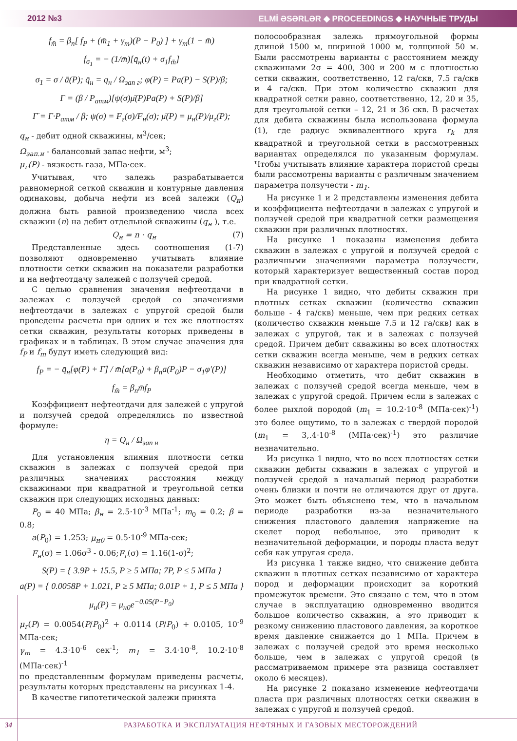2012 №3 ELMİ ƏSƏRLƏR ◆ PROCEEDINGS ◆ НАУЧНЫЕ ТРУДЫ
f<sub>m̄</sub> = β<sub>n</sub>[ f<sub>P</sub> + (m̄<sub>1</sub> + γ<sub>m</sub>)(P − P<sub>0</sub>) ] + γ<sub>m</sub>(1 − m̄)
f<sub>σ<sub>1</sub></sub> = − (1/m̄)[q̄<sub>н</sub>(t) + σ<sub>1</sub>f<sub>m̄</sub>]
σ<sub>1</sub> = σ / ā(P); q̄<sub>н</sub> = q<sub>н</sub> / Ω<sub>зап г</sub>; φ(P) = Pa(P) − S(P)/β;
Г = (β / P<sub>атм</sub>)[ψ(σ)μ̄(P)Pa(P) + S(P)/β]
Г̄ = Г·P<sub>атм</sub> / β; ψ(σ) = F<sub>г</sub>(σ)/F<sub>н</sub>(σ); μ̄(P) = μ<sub>н</sub>(P)/μ<sub>г</sub>(P);
q<sub>н</sub> - дебит одной скважины, м<sup>3</sup>/сек;
Ω<sub>зап.н</sub> - балансовый запас нефти, м<sup>3</sup>;
μ<sub>г</sub>(P) - вязкость газа, МПа·сек.
Учитывая, что залежь разрабатывается равномерной сеткой скважин и контурные давления одинаковы, добыча нефти из всей залежи (Q<sub>н</sub>) должна быть равной произведению числа всех скважин (n) на дебит отдельной скважины (q<sub>н</sub> ), т.е.
Q<sub>н</sub> = n · q<sub>н</sub> (7)
Представленные здесь соотношения (1-7) позволяют одновременно учитывать влияние плотности сетки скважин на показатели разработки и на нефтеотдачу залежей с ползучей средой.
С целью сравнения значения нефтеотдачи в залежах с ползучей средой со значениями нефтеотдачи в залежах с упругой средой были проведены расчеты при одних и тех же плотностях сетки скважин, результаты которых приведены в графиках и в таблицах. В этом случае значения для f<sub>P</sub> и f<sub>m</sub> будут иметь следующий вид:
f<sub>P</sub> = − q̄<sub>н</sub>[φ(P) + Г̄] / m̄[a(P<sub>0</sub>) + β<sub>n</sub>a(P<sub>0</sub>)P − σ<sub>1</sub>φ′(P)]
f<sub>m̄</sub> = β<sub>n</sub>m̄f<sub>P</sub>
Коэффициент нефтеотдачи для залежей с упругой и ползучей средой определялись по известной формуле:
η = Q<sub>н</sub> / Ω<sub>зап н</sub>
Для установления влияния плотности сетки скважин в залежах с ползучей средой при различных значениях расстояния между скважинами при квадратной и треугольной сетки скважин при следующих исходных данных:
P<sub>0</sub> = 40 МПа; β<sub>н</sub> = 2.5·10<sup>-3</sup> МПа<sup>-1</sup>; m<sub>0</sub> = 0.2; β = 0.8;
a(P<sub>0</sub>) = 1.253; μ<sub>н0</sub> = 0.5·10<sup>-9</sup> МПа·сек;
F<sub>н</sub>(σ) = 1.06σ<sup>3</sup> - 0.06;F<sub>г</sub>(σ) = 1.16(1-σ)<sup>2</sup>;
S(P) = { 3.9P + 15.5, P ≥ 5 МПа; 7P, P ≤ 5 МПа }
a(P) = { 0.0058P + 1.021, P ≥ 5 МПа; 0.01P + 1, P ≤ 5 МПа }
μ<sub>н</sub>(P) = μ<sub>н0</sub>e<sup>−0.05(P−P<sub>0</sub>)</sup>
μ<sub>г</sub>(P) = 0.0054(P/P<sub>0</sub>)<sup>2</sup> + 0.0114 (P/P<sub>0</sub>) + 0.0105, 10<sup>-9</sup> МПа·сек;
γ<sub>m</sub> = 4.3·10<sup>-6</sup> сек<sup>-1</sup>; m<sub>1</sub> = 3.4·10<sup>-8</sup>, 10.2·10<sup>-8</sup> (МПа·сек)<sup>-1</sup>
по представленным формулам приведены расчеты, результаты которых представлены на рисунках 1-4.
В качестве гипотетической залежи принята
полосообразная залежь прямоугольной формы длиной 1500 м, шириной 1000 м, толщиной 50 м. Были рассмотрены варианты с расстоянием между скважинами 2σ = 400, 300 и 200 м с плотностью сетки скважин, соответственно, 12 га/скв, 7.5 га/скв и 4 га/скв. При этом количество скважин для квадратной сетки равно, соответственно, 12, 20 и 35, для треугольной сетки – 12, 21 и 36 скв. В расчетах для дебита скважины была использована формула (1), где радиус эквивалентного круга r<sub>k</sub> для квадратной и треугольной сетки в рассмотренных вариантах определялся по указанным формулам. Чтобы учитывать влияние характера пористой среды были рассмотрены варианты с различным значением параметра ползучести - m<sub>1</sub>.
На рисунке 1 и 2 представлены изменения дебита и коэффициента нефтеотдачи в залежах с упругой и ползучей средой при квадратной сетки размещения скважин при различных плотностях.
На рисунке 1 показаны изменения дебита скважин в залежах с упругой и ползучей средой с различными значениями параметра ползучести, который характеризует вещественный состав пород при квадратной сетки.
На рисунке 1 видно, что дебиты скважин при плотных сетках скважин (количество скважин больше - 4 га/скв) меньше, чем при редких сетках (количество скважин меньше 7.5 и 12 га/скв) как в залежах с упругой, так и в залежах с ползучей средой. Причем дебит скважины во всех плотностях сетки скважин всегда меньше, чем в редких сетках скважин независимо от характера пористой среды.
Необходимо отметить, что дебит скважин в залежах с ползучей средой всегда меньше, чем в залежах с упругой средой. Причем если в залежах с более рыхлой породой (m<sub>1</sub> = 10.2·10<sup>-8</sup> (МПа·сек)<sup>-1</sup>) это более ощутимо, то в залежах с твердой породой (m<sub>1</sub> = 3,.4·10<sup>-8</sup> (МПа·сек)<sup>-1</sup>) это различие незначительно.
Из рисунка 1 видно, что во всех плотностях сетки скважин дебиты скважин в залежах с упругой и ползучей средой в начальный период разработки очень близки и почти не отличаются друг от друга. Это может быть объяснено тем, что в начальном периоде разработки из-за незначительного снижения пластового давления напряжение на скелет пород небольшое, это приводит к незначительной деформации, и породы пласта ведут себя как упругая среда.
Из рисунка 1 также видно, что снижение дебита скважин в плотных сетках независимо от характера пород и деформации происходит за короткий промежуток времени. Это связано с тем, что в этом случае в эксплуатацию одновременно вводится большое количество скважин, а это приводит к резкому снижению пластового давления, за короткое время давление снижается до 1 МПа. Причем в залежах с ползучей средой это время несколько больше, чем в залежах с упругой средой (в рассматриваемом примере эта разница составляет около 6 месяцев).
На рисунке 2 показано изменение нефтеотдачи пласта при различных плотностях сетки скважин в залежах с упругой и ползучей средой.
34 РАЗРАБОТКА И ЭКСПЛУАТАЦИЯ НЕФТЯНЫХ И ГАЗОВЫХ МЕСТОРОЖДЕНИЙ